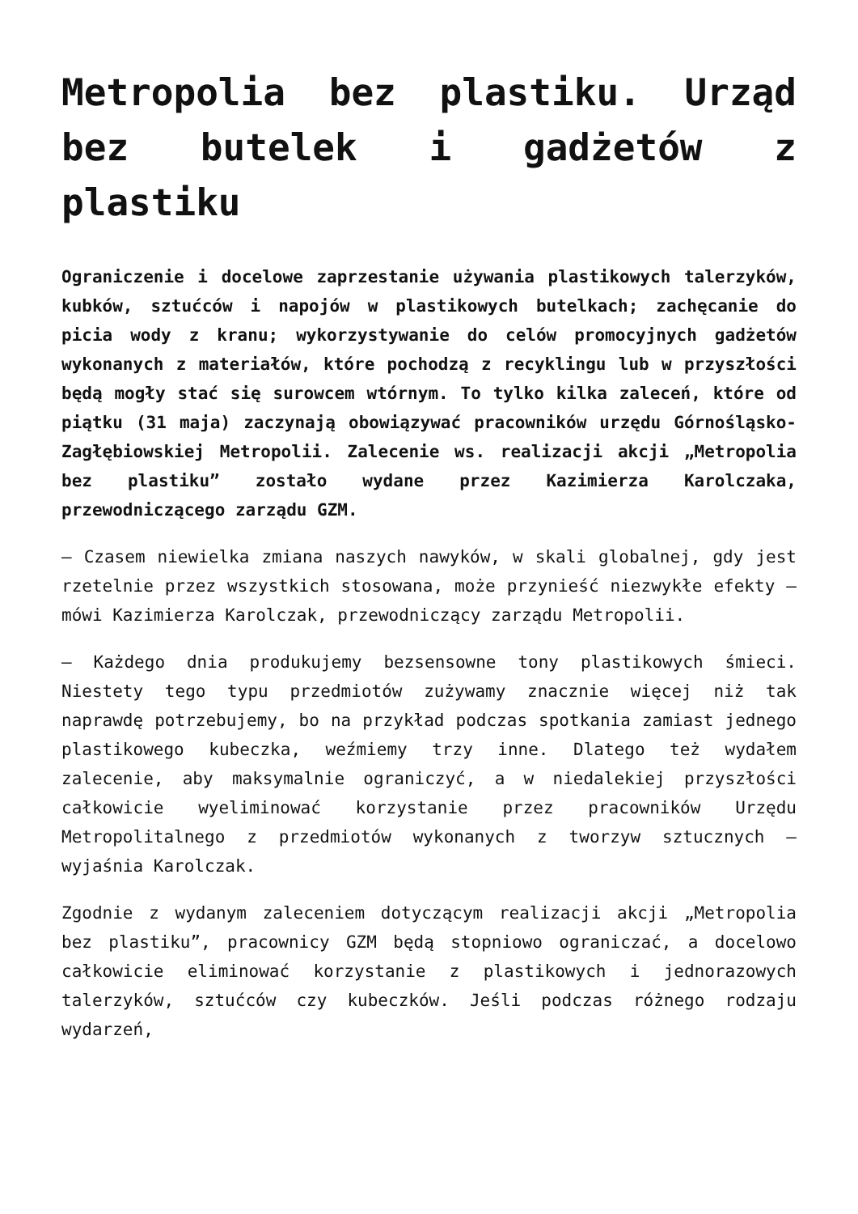Metropolia bez plastiku. Urząd bez butelek i gadżetów z plastiku
Ograniczenie i docelowe zaprzestanie używania plastikowych talerzyków, kubków, sztućców i napojów w plastikowych butelkach; zachęcanie do picia wody z kranu; wykorzystywanie do celów promocyjnych gadżetów wykonanych z materiałów, które pochodzą z recyklingu lub w przyszłości będą mogły stać się surowcem wtórnym. To tylko kilka zaleceń, które od piątku (31 maja) zaczynają obowiązywać pracowników urzędu Górnośląsko-Zagłębiowskiej Metropolii. Zalecenie ws. realizacji akcji „Metropolia bez plastiku” zostało wydane przez Kazimierza Karolczaka, przewodniczącego zarządu GZM.
– Czasem niewielka zmiana naszych nawyków, w skali globalnej, gdy jest rzetelnie przez wszystkich stosowana, może przynieść niezwykłe efekty – mówi Kazimierza Karolczak, przewodniczący zarządu Metropolii.
– Każdego dnia produkujemy bezsensowne tony plastikowych śmieci. Niestety tego typu przedmiotów zużywamy znacznie więcej niż tak naprawdę potrzebujemy, bo na przykład podczas spotkania zamiast jednego plastikowego kubeczka, weźmiemy trzy inne. Dlatego też wydałem zalecenie, aby maksymalnie ograniczyć, a w niedalekiej przyszłości całkowicie wyeliminować korzystanie przez pracowników Urzędu Metropolitalnego z przedmiotów wykonanych z tworzyw sztucznych – wyjaśnia Karolczak.
Zgodnie z wydanym zaleceniem dotyczącym realizacji akcji „Metropolia bez plastiku”, pracownicy GZM będą stopniowo ograniczać, a docelowo całkowicie eliminować korzystanie z plastikowych i jednorazowych talerzyków, sztućców czy kubeczków. Jeśli podczas różnego rodzaju wydarzeń,